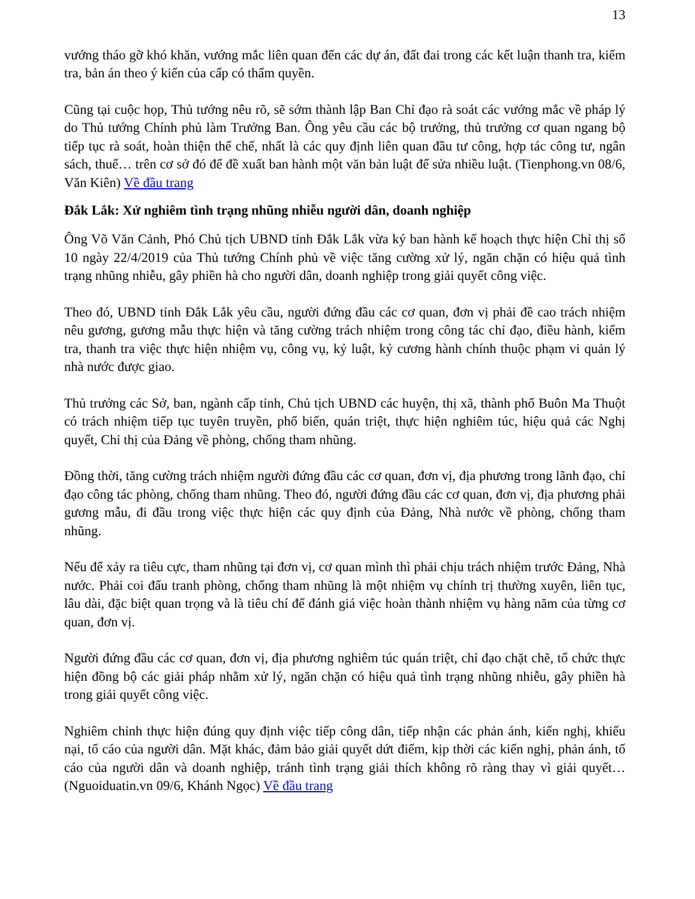13
vướng tháo gỡ khó khăn, vướng mắc liên quan đến các dự án, đất đai trong các kết luận thanh tra, kiểm tra, bản án theo ý kiến của cấp có thẩm quyền.
Cũng tại cuộc họp, Thủ tướng nêu rõ, sẽ sớm thành lập Ban Chỉ đạo rà soát các vướng mắc về pháp lý do Thủ tướng Chính phủ làm Trưởng Ban. Ông yêu cầu các bộ trưởng, thủ trưởng cơ quan ngang bộ tiếp tục rà soát, hoàn thiện thể chế, nhất là các quy định liên quan đầu tư công, hợp tác công tư, ngân sách, thuế… trên cơ sở đó để đề xuất ban hành một văn bản luật để sửa nhiều luật. (Tienphong.vn 08/6, Văn Kiên) Về đầu trang
Đắk Lắk: Xử nghiêm tình trạng nhũng nhiễu người dân, doanh nghiệp
Ông Võ Văn Cảnh, Phó Chủ tịch UBND tỉnh Đắk Lắk vừa ký ban hành kế hoạch thực hiện Chỉ thị số 10 ngày 22/4/2019 của Thủ tướng Chính phủ về việc tăng cường xử lý, ngăn chặn có hiệu quả tình trạng nhũng nhiễu, gây phiền hà cho người dân, doanh nghiệp trong giải quyết công việc.
Theo đó, UBND tỉnh Đắk Lắk yêu cầu, người đứng đầu các cơ quan, đơn vị phải đề cao trách nhiệm nêu gương, gương mẫu thực hiện và tăng cường trách nhiệm trong công tác chỉ đạo, điều hành, kiểm tra, thanh tra việc thực hiện nhiệm vụ, công vụ, kỷ luật, kỷ cương hành chính thuộc phạm vi quản lý nhà nước được giao.
Thủ trưởng các Sở, ban, ngành cấp tỉnh, Chủ tịch UBND các huyện, thị xã, thành phố Buôn Ma Thuột có trách nhiệm tiếp tục tuyên truyền, phổ biến, quán triệt, thực hiện nghiêm túc, hiệu quả các Nghị quyết, Chỉ thị của Đảng về phòng, chống tham nhũng.
Đồng thời, tăng cường trách nhiệm người đứng đầu các cơ quan, đơn vị, địa phương trong lãnh đạo, chỉ đạo công tác phòng, chống tham nhũng. Theo đó, người đứng đầu các cơ quan, đơn vị, địa phương phải gương mẫu, đi đầu trong việc thực hiện các quy định của Đảng, Nhà nước về phòng, chống tham nhũng.
Nếu để xảy ra tiêu cực, tham nhũng tại đơn vị, cơ quan mình thì phải chịu trách nhiệm trước Đảng, Nhà nước. Phải coi đấu tranh phòng, chống tham nhũng là một nhiệm vụ chính trị thường xuyên, liên tục, lâu dài, đặc biệt quan trọng và là tiêu chí để đánh giá việc hoàn thành nhiệm vụ hàng năm của từng cơ quan, đơn vị.
Người đứng đầu các cơ quan, đơn vị, địa phương nghiêm túc quán triệt, chỉ đạo chặt chẽ, tổ chức thực hiện đồng bộ các giải pháp nhằm xử lý, ngăn chặn có hiệu quả tình trạng nhũng nhiễu, gây phiền hà trong giải quyết công việc.
Nghiêm chỉnh thực hiện đúng quy định việc tiếp công dân, tiếp nhận các phản ánh, kiến nghị, khiếu nại, tố cáo của người dân. Mặt khác, đảm bảo giải quyết dứt điểm, kịp thời các kiến nghị, phản ánh, tố cáo của người dân và doanh nghiệp, tránh tình trạng giải thích không rõ ràng thay vì giải quyết… (Nguoiduatin.vn 09/6, Khánh Ngọc) Về đầu trang